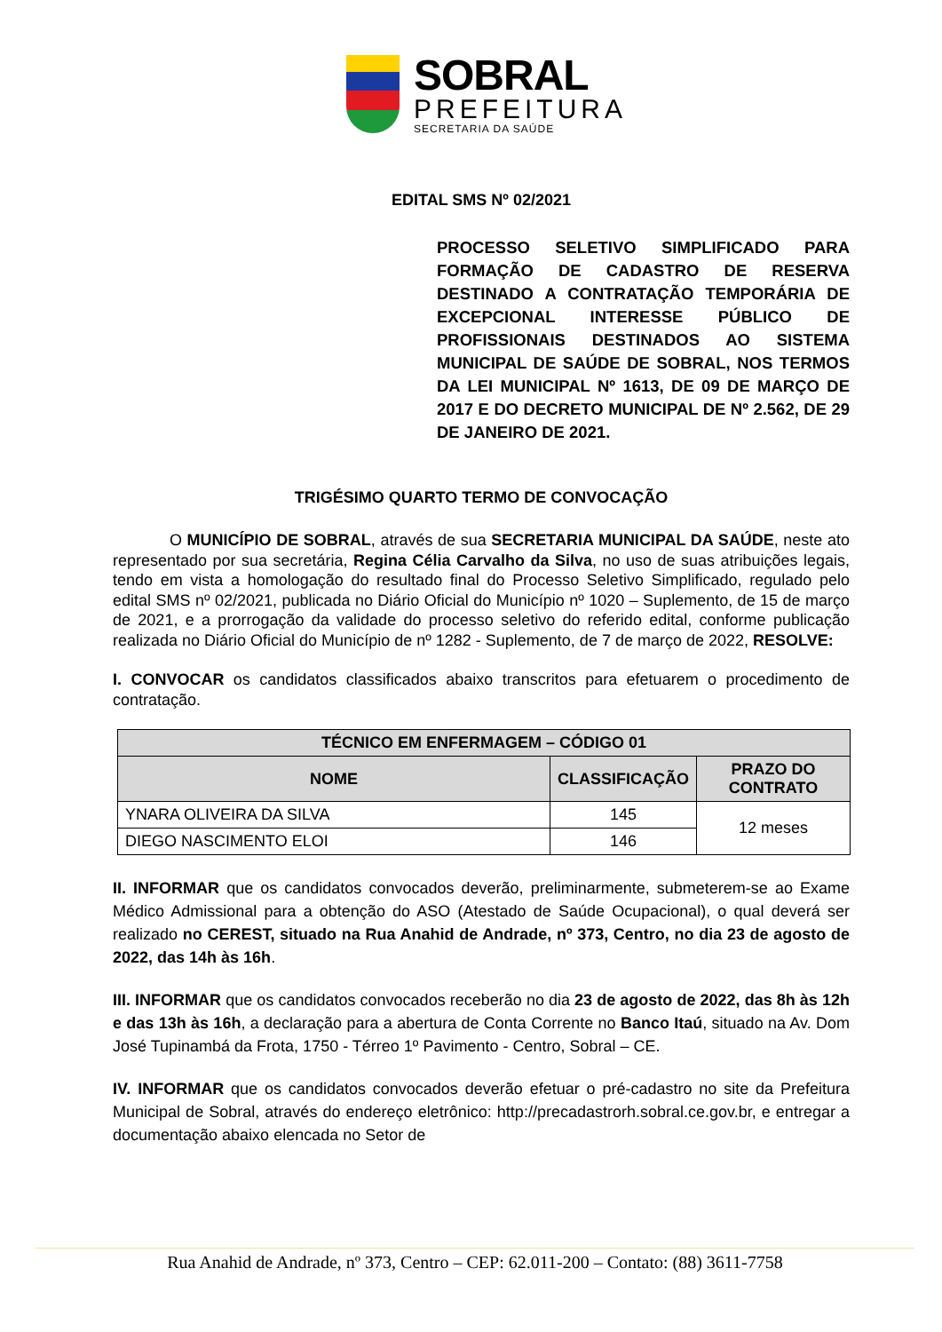SOBRAL
PREFEITURA
SECRETARIA DA SAÚDE
EDITAL SMS Nº 02/2021
PROCESSO SELETIVO SIMPLIFICADO PARA FORMAÇÃO DE CADASTRO DE RESERVA DESTINADO A CONTRATAÇÃO TEMPORÁRIA DE EXCEPCIONAL INTERESSE PÚBLICO DE PROFISSIONAIS DESTINADOS AO SISTEMA MUNICIPAL DE SAÚDE DE SOBRAL, NOS TERMOS DA LEI MUNICIPAL Nº 1613, DE 09 DE MARÇO DE 2017 E DO DECRETO MUNICIPAL DE Nº 2.562, DE 29 DE JANEIRO DE 2021.
TRIGÉSIMO QUARTO TERMO DE CONVOCAÇÃO
O MUNICÍPIO DE SOBRAL, através de sua SECRETARIA MUNICIPAL DA SAÚDE, neste ato representado por sua secretária, Regina Célia Carvalho da Silva, no uso de suas atribuições legais, tendo em vista a homologação do resultado final do Processo Seletivo Simplificado, regulado pelo edital SMS nº 02/2021, publicada no Diário Oficial do Município nº 1020 – Suplemento, de 15 de março de 2021, e a prorrogação da validade do processo seletivo do referido edital, conforme publicação realizada no Diário Oficial do Município de nº 1282 - Suplemento, de 7 de março de 2022, RESOLVE:
I. CONVOCAR os candidatos classificados abaixo transcritos para efetuarem o procedimento de contratação.
| TÉCNICO EM ENFERMAGEM – CÓDIGO 01 | | |
| --- | --- | --- |
| NOME | CLASSIFICAÇÃO | PRAZO DO CONTRATO |
| YNARA OLIVEIRA DA SILVA | 145 | 12 meses |
| DIEGO NASCIMENTO ELOI | 146 | |
II. INFORMAR que os candidatos convocados deverão, preliminarmente, submeterem-se ao Exame Médico Admissional para a obtenção do ASO (Atestado de Saúde Ocupacional), o qual deverá ser realizado no CEREST, situado na Rua Anahid de Andrade, nº 373, Centro, no dia 23 de agosto de 2022, das 14h às 16h.
III. INFORMAR que os candidatos convocados receberão no dia 23 de agosto de 2022, das 8h às 12h e das 13h às 16h, a declaração para a abertura de Conta Corrente no Banco Itaú, situado na Av. Dom José Tupinambá da Frota, 1750 - Térreo 1º Pavimento - Centro, Sobral – CE.
IV. INFORMAR que os candidatos convocados deverão efetuar o pré-cadastro no site da Prefeitura Municipal de Sobral, através do endereço eletrônico: http://precadastrorh.sobral.ce.gov.br, e entregar a documentação abaixo elencada no Setor de
Rua Anahid de Andrade, nº 373, Centro – CEP: 62.011-200 – Contato: (88) 3611-7758